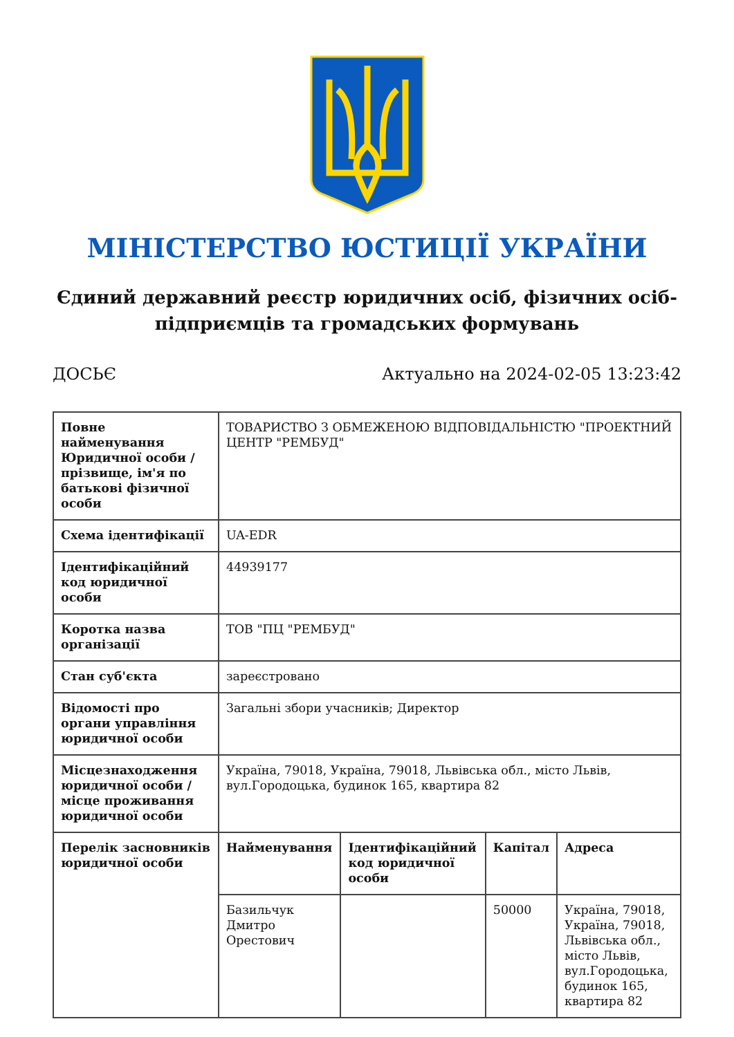МІНІСТЕРСТВО ЮСТИЦІЇ УКРАЇНИ
Єдиний державний реєстр юридичних осіб, фізичних осіб-підприємців та громадських формувань
ДОСЬЄ Актуально на 2024-02-05 13:23:42
| Повне найменування Юридичної особи / прізвище, ім'я по батькові фізичної особи | ТОВАРИСТВО З ОБМЕЖЕНОЮ ВІДПОВІДАЛЬНІСТЮ "ПРОЕКТНИЙ ЦЕНТР "РЕМБУД" | | | |
| Схема ідентифікації | UA-EDR | | | |
| Ідентифікаційний код юридичної особи | 44939177 | | | |
| Коротка назва організації | ТОВ "ПЦ "РЕМБУД" | | | |
| Стан суб'єкта | зареєстровано | | | |
| Відомості про органи управління юридичної особи | Загальні збори учасників; Директор | | | |
| Місцезнаходження юридичної особи / місце проживання юридичної особи | Україна, 79018, Україна, 79018, Львівська обл., місто Львів, вул.Городоцька, будинок 165, квартира 82 | | | |
| Перелік засновників юридичної особи | Найменування | Ідентифікаційний код юридичної особи | Капітал | Адреса |
| | Базильчук Дмитро Орестович | | 50000 | Україна, 79018, Україна, 79018, Львівська обл., місто Львів, вул.Городоцька, будинок 165, квартира 82 |